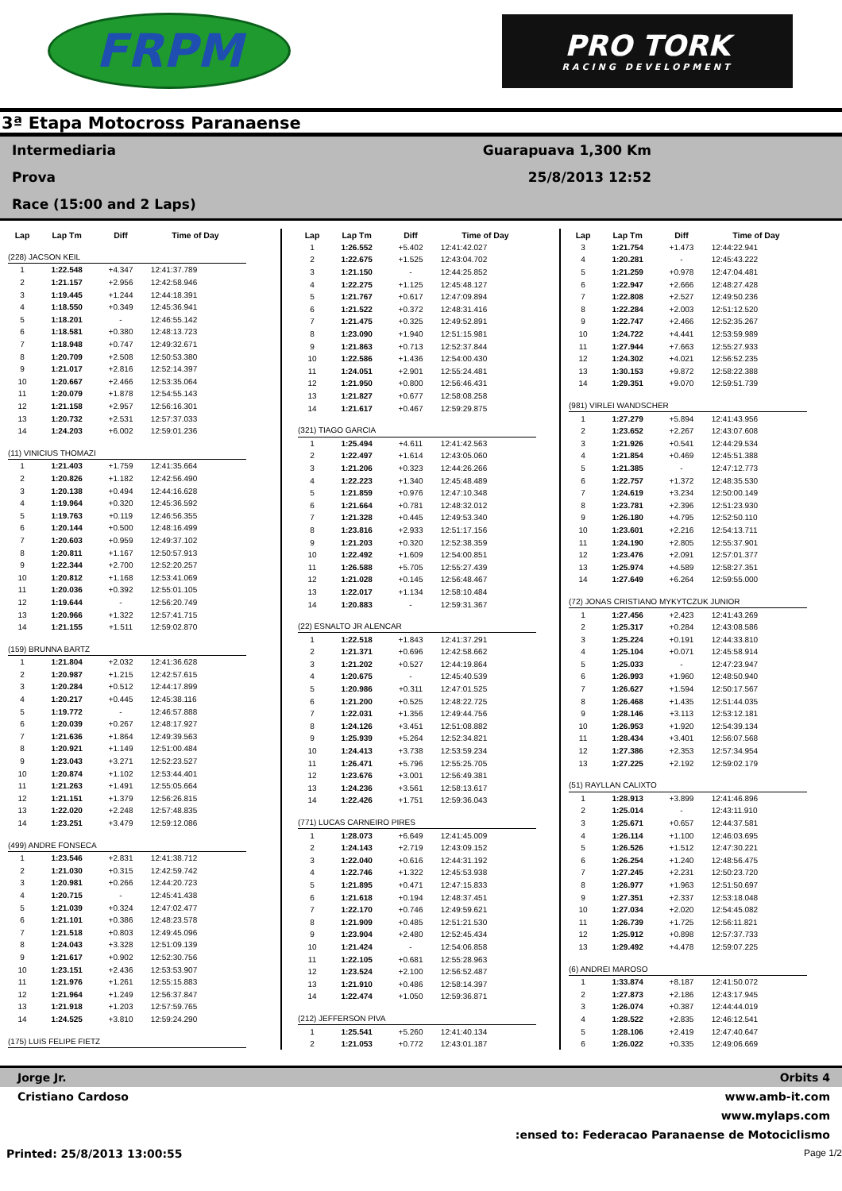FRPM
PRO TORK
RACING DEVELOPMENT
3ª Etapa Motocross Paranaense
Intermediaria
Prova
Race (15:00 and 2 Laps)
Guarapuava 1,300 Km
25/8/2013 12:52
| Lap | Lap Tm | Diff | Time of Day |
| --- | --- | --- | --- |
| (228) JACSON KEIL | | | |
| 1 | 1:22.548 | +4.347 | 12:41:37.789 |
| 2 | 1:21.157 | +2.956 | 12:42:58.946 |
| 3 | 1:19.445 | +1.244 | 12:44:18.391 |
| 4 | 1:18.550 | +0.349 | 12:45:36.941 |
| 5 | 1:18.201 | - | 12:46:55.142 |
| 6 | 1:18.581 | +0.380 | 12:48:13.723 |
| 7 | 1:18.948 | +0.747 | 12:49:32.671 |
| 8 | 1:20.709 | +2.508 | 12:50:53.380 |
| 9 | 1:21.017 | +2.816 | 12:52:14.397 |
| 10 | 1:20.667 | +2.466 | 12:53:35.064 |
| 11 | 1:20.079 | +1.878 | 12:54:55.143 |
| 12 | 1:21.158 | +2.957 | 12:56:16.301 |
| 13 | 1:20.732 | +2.531 | 12:57:37.033 |
| 14 | 1:24.203 | +6.002 | 12:59:01.236 |
| (11) VINICIUS THOMAZI | | | |
| 1 | 1:21.403 | +1.759 | 12:41:35.664 |
| 2 | 1:20.826 | +1.182 | 12:42:56.490 |
| 3 | 1:20.138 | +0.494 | 12:44:16.628 |
| 4 | 1:19.964 | +0.320 | 12:45:36.592 |
| 5 | 1:19.763 | +0.119 | 12:46:56.355 |
| 6 | 1:20.144 | +0.500 | 12:48:16.499 |
| 7 | 1:20.603 | +0.959 | 12:49:37.102 |
| 8 | 1:20.811 | +1.167 | 12:50:57.913 |
| 9 | 1:22.344 | +2.700 | 12:52:20.257 |
| 10 | 1:20.812 | +1.168 | 12:53:41.069 |
| 11 | 1:20.036 | +0.392 | 12:55:01.105 |
| 12 | 1:19.644 | - | 12:56:20.749 |
| 13 | 1:20.966 | +1.322 | 12:57:41.715 |
| 14 | 1:21.155 | +1.511 | 12:59:02.870 |
| (159) BRUNNA BARTZ | | | |
| 1 | 1:21.804 | +2.032 | 12:41:36.628 |
| 2 | 1:20.987 | +1.215 | 12:42:57.615 |
| 3 | 1:20.284 | +0.512 | 12:44:17.899 |
| 4 | 1:20.217 | +0.445 | 12:45:38.116 |
| 5 | 1:19.772 | - | 12:46:57.888 |
| 6 | 1:20.039 | +0.267 | 12:48:17.927 |
| 7 | 1:21.636 | +1.864 | 12:49:39.563 |
| 8 | 1:20.921 | +1.149 | 12:51:00.484 |
| 9 | 1:23.043 | +3.271 | 12:52:23.527 |
| 10 | 1:20.874 | +1.102 | 12:53:44.401 |
| 11 | 1:21.263 | +1.491 | 12:55:05.664 |
| 12 | 1:21.151 | +1.379 | 12:56:26.815 |
| 13 | 1:22.020 | +2.248 | 12:57:48.835 |
| 14 | 1:23.251 | +3.479 | 12:59:12.086 |
| (499) ANDRE FONSECA | | | |
| 1 | 1:23.546 | +2.831 | 12:41:38.712 |
| 2 | 1:21.030 | +0.315 | 12:42:59.742 |
| 3 | 1:20.981 | +0.266 | 12:44:20.723 |
| 4 | 1:20.715 | - | 12:45:41.438 |
| 5 | 1:21.039 | +0.324 | 12:47:02.477 |
| 6 | 1:21.101 | +0.386 | 12:48:23.578 |
| 7 | 1:21.518 | +0.803 | 12:49:45.096 |
| 8 | 1:24.043 | +3.328 | 12:51:09.139 |
| 9 | 1:21.617 | +0.902 | 12:52:30.756 |
| 10 | 1:23.151 | +2.436 | 12:53:53.907 |
| 11 | 1:21.976 | +1.261 | 12:55:15.883 |
| 12 | 1:21.964 | +1.249 | 12:56:37.847 |
| 13 | 1:21.918 | +1.203 | 12:57:59.765 |
| 14 | 1:24.525 | +3.810 | 12:59:24.290 |
| (175) LUíS FELIPE FIETZ | | | |
| Lap | Lap Tm | Diff | Time of Day |
| --- | --- | --- | --- |
| 1 | 1:26.552 | +5.402 | 12:41:42.027 |
| 2 | 1:22.675 | +1.525 | 12:43:04.702 |
| 3 | 1:21.150 | - | 12:44:25.852 |
| 4 | 1:22.275 | +1.125 | 12:45:48.127 |
| 5 | 1:21.767 | +0.617 | 12:47:09.894 |
| 6 | 1:21.522 | +0.372 | 12:48:31.416 |
| 7 | 1:21.475 | +0.325 | 12:49:52.891 |
| 8 | 1:23.090 | +1.940 | 12:51:15.981 |
| 9 | 1:21.863 | +0.713 | 12:52:37.844 |
| 10 | 1:22.586 | +1.436 | 12:54:00.430 |
| 11 | 1:24.051 | +2.901 | 12:55:24.481 |
| 12 | 1:21.950 | +0.800 | 12:56:46.431 |
| 13 | 1:21.827 | +0.677 | 12:58:08.258 |
| 14 | 1:21.617 | +0.467 | 12:59:29.875 |
| (321) TIAGO GARCIA | | | |
| 1 | 1:25.494 | +4.611 | 12:41:42.563 |
| 2 | 1:22.497 | +1.614 | 12:43:05.060 |
| 3 | 1:21.206 | +0.323 | 12:44:26.266 |
| 4 | 1:22.223 | +1.340 | 12:45:48.489 |
| 5 | 1:21.859 | +0.976 | 12:47:10.348 |
| 6 | 1:21.664 | +0.781 | 12:48:32.012 |
| 7 | 1:21.328 | +0.445 | 12:49:53.340 |
| 8 | 1:23.816 | +2.933 | 12:51:17.156 |
| 9 | 1:21.203 | +0.320 | 12:52:38.359 |
| 10 | 1:22.492 | +1.609 | 12:54:00.851 |
| 11 | 1:26.588 | +5.705 | 12:55:27.439 |
| 12 | 1:21.028 | +0.145 | 12:56:48.467 |
| 13 | 1:22.017 | +1.134 | 12:58:10.484 |
| 14 | 1:20.883 | - | 12:59:31.367 |
| (22) ESNALTO JR ALENCAR | | | |
| 1 | 1:22.518 | +1.843 | 12:41:37.291 |
| 2 | 1:21.371 | +0.696 | 12:42:58.662 |
| 3 | 1:21.202 | +0.527 | 12:44:19.864 |
| 4 | 1:20.675 | - | 12:45:40.539 |
| 5 | 1:20.986 | +0.311 | 12:47:01.525 |
| 6 | 1:21.200 | +0.525 | 12:48:22.725 |
| 7 | 1:22.031 | +1.356 | 12:49:44.756 |
| 8 | 1:24.126 | +3.451 | 12:51:08.882 |
| 9 | 1:25.939 | +5.264 | 12:52:34.821 |
| 10 | 1:24.413 | +3.738 | 12:53:59.234 |
| 11 | 1:26.471 | +5.796 | 12:55:25.705 |
| 12 | 1:23.676 | +3.001 | 12:56:49.381 |
| 13 | 1:24.236 | +3.561 | 12:58:13.617 |
| 14 | 1:22.426 | +1.751 | 12:59:36.043 |
| (771) LUCAS CARNEIRO PIRES | | | |
| 1 | 1:28.073 | +6.649 | 12:41:45.009 |
| 2 | 1:24.143 | +2.719 | 12:43:09.152 |
| 3 | 1:22.040 | +0.616 | 12:44:31.192 |
| 4 | 1:22.746 | +1.322 | 12:45:53.938 |
| 5 | 1:21.895 | +0.471 | 12:47:15.833 |
| 6 | 1:21.618 | +0.194 | 12:48:37.451 |
| 7 | 1:22.170 | +0.746 | 12:49:59.621 |
| 8 | 1:21.909 | +0.485 | 12:51:21.530 |
| 9 | 1:23.904 | +2.480 | 12:52:45.434 |
| 10 | 1:21.424 | - | 12:54:06.858 |
| 11 | 1:22.105 | +0.681 | 12:55:28.963 |
| 12 | 1:23.524 | +2.100 | 12:56:52.487 |
| 13 | 1:21.910 | +0.486 | 12:58:14.397 |
| 14 | 1:22.474 | +1.050 | 12:59:36.871 |
| (212) JEFFERSON PIVA | | | |
| 1 | 1:25.541 | +5.260 | 12:41:40.134 |
| 2 | 1:21.053 | +0.772 | 12:43:01.187 |
| Lap | Lap Tm | Diff | Time of Day |
| --- | --- | --- | --- |
| 3 | 1:21.754 | +1.473 | 12:44:22.941 |
| 4 | 1:20.281 | - | 12:45:43.222 |
| 5 | 1:21.259 | +0.978 | 12:47:04.481 |
| 6 | 1:22.947 | +2.666 | 12:48:27.428 |
| 7 | 1:22.808 | +2.527 | 12:49:50.236 |
| 8 | 1:22.284 | +2.003 | 12:51:12.520 |
| 9 | 1:22.747 | +2.466 | 12:52:35.267 |
| 10 | 1:24.722 | +4.441 | 12:53:59.989 |
| 11 | 1:27.944 | +7.663 | 12:55:27.933 |
| 12 | 1:24.302 | +4.021 | 12:56:52.235 |
| 13 | 1:30.153 | +9.872 | 12:58:22.388 |
| 14 | 1:29.351 | +9.070 | 12:59:51.739 |
| (981) VIRLEI WANDSCHER | | | |
| 1 | 1:27.279 | +5.894 | 12:41:43.956 |
| 2 | 1:23.652 | +2.267 | 12:43:07.608 |
| 3 | 1:21.926 | +0.541 | 12:44:29.534 |
| 4 | 1:21.854 | +0.469 | 12:45:51.388 |
| 5 | 1:21.385 | - | 12:47:12.773 |
| 6 | 1:22.757 | +1.372 | 12:48:35.530 |
| 7 | 1:24.619 | +3.234 | 12:50:00.149 |
| 8 | 1:23.781 | +2.396 | 12:51:23.930 |
| 9 | 1:26.180 | +4.795 | 12:52:50.110 |
| 10 | 1:23.601 | +2.216 | 12:54:13.711 |
| 11 | 1:24.190 | +2.805 | 12:55:37.901 |
| 12 | 1:23.476 | +2.091 | 12:57:01.377 |
| 13 | 1:25.974 | +4.589 | 12:58:27.351 |
| 14 | 1:27.649 | +6.264 | 12:59:55.000 |
| (72) JONAS CRISTIANO MYKYTCZUK JUNIOR | | | |
| 1 | 1:27.456 | +2.423 | 12:41:43.269 |
| 2 | 1:25.317 | +0.284 | 12:43:08.586 |
| 3 | 1:25.224 | +0.191 | 12:44:33.810 |
| 4 | 1:25.104 | +0.071 | 12:45:58.914 |
| 5 | 1:25.033 | - | 12:47:23.947 |
| 6 | 1:26.993 | +1.960 | 12:48:50.940 |
| 7 | 1:26.627 | +1.594 | 12:50:17.567 |
| 8 | 1:26.468 | +1.435 | 12:51:44.035 |
| 9 | 1:28.146 | +3.113 | 12:53:12.181 |
| 10 | 1:26.953 | +1.920 | 12:54:39.134 |
| 11 | 1:28.434 | +3.401 | 12:56:07.568 |
| 12 | 1:27.386 | +2.353 | 12:57:34.954 |
| 13 | 1:27.225 | +2.192 | 12:59:02.179 |
| (51) RAYLLAN CALIXTO | | | |
| 1 | 1:28.913 | +3.899 | 12:41:46.896 |
| 2 | 1:25.014 | - | 12:43:11.910 |
| 3 | 1:25.671 | +0.657 | 12:44:37.581 |
| 4 | 1:26.114 | +1.100 | 12:46:03.695 |
| 5 | 1:26.526 | +1.512 | 12:47:30.221 |
| 6 | 1:26.254 | +1.240 | 12:48:56.475 |
| 7 | 1:27.245 | +2.231 | 12:50:23.720 |
| 8 | 1:26.977 | +1.963 | 12:51:50.697 |
| 9 | 1:27.351 | +2.337 | 12:53:18.048 |
| 10 | 1:27.034 | +2.020 | 12:54:45.082 |
| 11 | 1:26.739 | +1.725 | 12:56:11.821 |
| 12 | 1:25.912 | +0.898 | 12:57:37.733 |
| 13 | 1:29.492 | +4.478 | 12:59:07.225 |
| (6) ANDREI MAROSO | | | |
| 1 | 1:33.874 | +8.187 | 12:41:50.072 |
| 2 | 1:27.873 | +2.186 | 12:43:17.945 |
| 3 | 1:26.074 | +0.387 | 12:44:44.019 |
| 4 | 1:28.522 | +2.835 | 12:46:12.541 |
| 5 | 1:28.106 | +2.419 | 12:47:40.647 |
| 6 | 1:26.022 | +0.335 | 12:49:06.669 |
Jorge Jr. Orbits 4
Cristiano Cardoso www.amb-it.com
www.mylaps.com
:ensed to: Federacao Paranaense de Motociclismo
Printed: 25/8/2013 13:00:55 Page 1/2